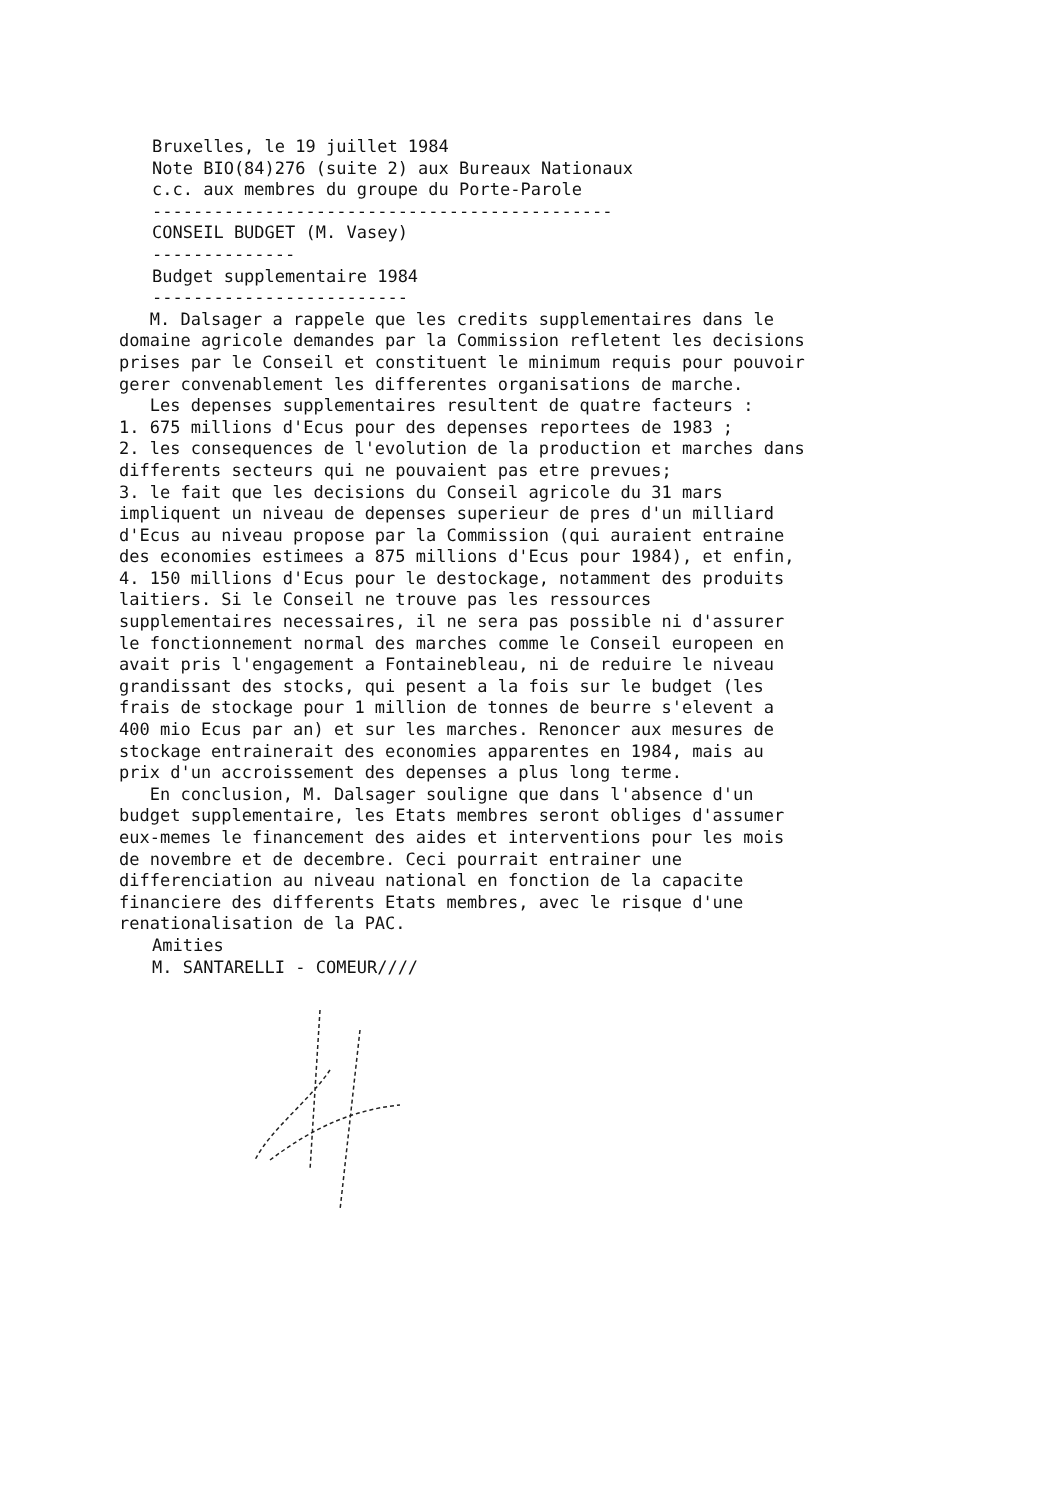Bruxelles, le 19 juillet 1984
Note BIO(84)276 (suite 2) aux Bureaux Nationaux
c.c. aux membres du groupe du Porte-Parole
---------------------------------------------
CONSEIL BUDGET (M. Vasey)
--------------
Budget supplementaire 1984
-------------------------
M. Dalsager a rappele que les credits supplementaires dans le domaine agricole demandes par la Commission refletent les decisions prises par le Conseil et constituent le minimum requis pour pouvoir gerer convenablement les differentes organisations de marche.
Les depenses supplementaires resultent de quatre facteurs :
1. 675 millions d'Ecus pour des depenses reportees de 1983 ;
2. les consequences de l'evolution de la production et marches dans differents secteurs qui ne pouvaient pas etre prevues;
3. le fait que les decisions du Conseil agricole du 31 mars impliquent un niveau de depenses superieur de pres d'un milliard d'Ecus au niveau propose par la Commission (qui auraient entraine des economies estimees a 875 millions d'Ecus pour 1984), et enfin,
4. 150 millions d'Ecus pour le destockage, notamment des produits laitiers. Si le Conseil ne trouve pas les ressources supplementaires necessaires, il ne sera pas possible ni d'assurer le fonctionnement normal des marches comme le Conseil europeen en avait pris l'engagement a Fontainebleau, ni de reduire le niveau grandissant des stocks, qui pesent a la fois sur le budget (les frais de stockage pour 1 million de tonnes de beurre s'elevent a 400 mio Ecus par an) et sur les marches. Renoncer aux mesures de stockage entrainerait des economies apparentes en 1984, mais au prix d'un accroissement des depenses a plus long terme.
En conclusion, M. Dalsager souligne que dans l'absence d'un budget supplementaire, les Etats membres seront obliges d'assumer eux-memes le financement des aides et interventions pour les mois de novembre et de decembre. Ceci pourrait entrainer une differenciation au niveau national en fonction de la capacite financiere des differents Etats membres, avec le risque d'une renationalisation de la PAC.
Amities
M. SANTARELLI - COMEUR////